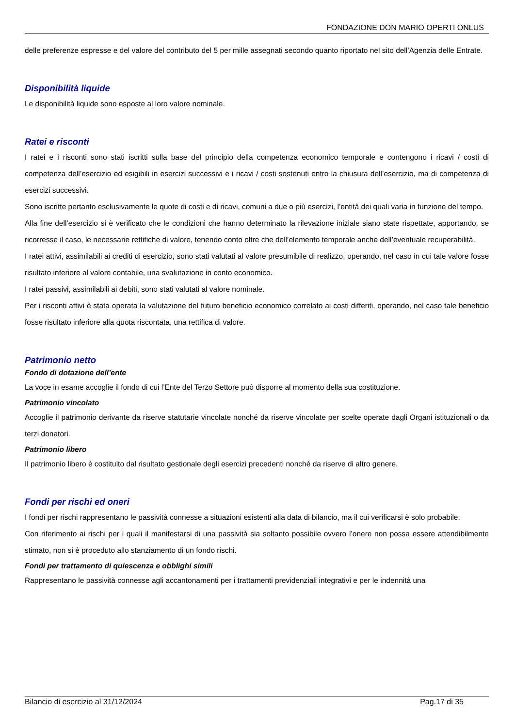FONDAZIONE DON MARIO OPERTI ONLUS
delle preferenze espresse e del valore del contributo del 5 per mille assegnati secondo quanto riportato nel sito dell’Agenzia delle Entrate.
Disponibilità liquide
Le disponibilità liquide sono esposte al loro valore nominale.
Ratei e risconti
I ratei e i risconti sono stati iscritti sulla base del principio della competenza economico temporale e contengono i ricavi / costi di competenza dell’esercizio ed esigibili in esercizi successivi e i ricavi / costi sostenuti entro la chiusura dell’esercizio, ma di competenza di esercizi successivi.
Sono iscritte pertanto esclusivamente le quote di costi e di ricavi, comuni a due o più esercizi, l’entità dei quali varia in funzione del tempo.
Alla fine dell’esercizio si è verificato che le condizioni che hanno determinato la rilevazione iniziale siano state rispettate, apportando, se ricorresse il caso, le necessarie rettifiche di valore, tenendo conto oltre che dell’elemento temporale anche dell’eventuale recuperabilità.
I ratei attivi, assimilabili ai crediti di esercizio, sono stati valutati al valore presumibile di realizzo, operando, nel caso in cui tale valore fosse risultato inferiore al valore contabile, una svalutazione in conto economico.
I ratei passivi, assimilabili ai debiti, sono stati valutati al valore nominale.
Per i risconti attivi è stata operata la valutazione del futuro beneficio economico correlato ai costi differiti, operando, nel caso tale beneficio fosse risultato inferiore alla quota riscontata, una rettifica di valore.
Patrimonio netto
Fondo di dotazione dell’ente
La voce in esame accoglie il fondo di cui l’Ente del Terzo Settore può disporre al momento della sua costituzione.
Patrimonio vincolato
Accoglie il patrimonio derivante da riserve statutarie vincolate nonché da riserve vincolate per scelte operate dagli Organi istituzionali o da terzi donatori.
Patrimonio libero
Il patrimonio libero è costituito dal risultato gestionale degli esercizi precedenti nonché da riserve di altro genere.
Fondi per rischi ed oneri
I fondi per rischi rappresentano le passività connesse a situazioni esistenti alla data di bilancio, ma il cui verificarsi è solo probabile.
Con riferimento ai rischi per i quali il manifestarsi di una passività sia soltanto possibile ovvero l’onere non possa essere attendibilmente stimato, non si è proceduto allo stanziamento di un fondo rischi.
Fondi per trattamento di quiescenza e obblighi simili
Rappresentano le passività connesse agli accantonamenti per i trattamenti previdenziali integrativi e per le indennità una
Bilancio di esercizio al 31/12/2024 Pag.17 di 35